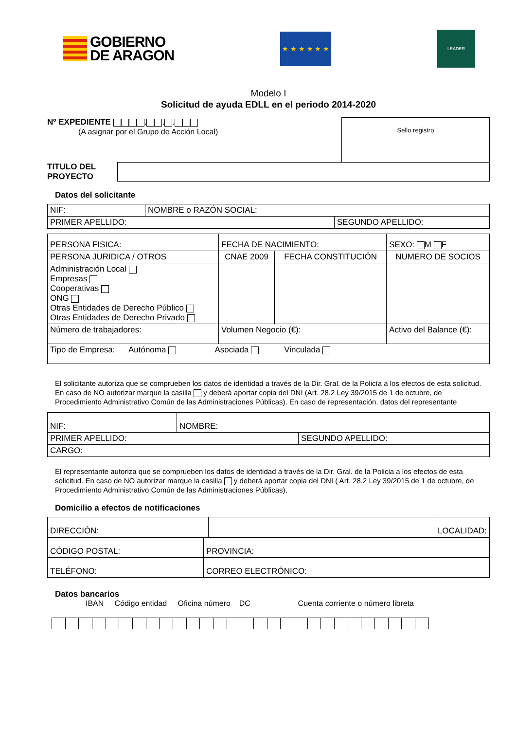GOBIERNO
DE ARAGON
★ ★ ★ ★ ★ ★
LEADER
Modelo I
Solicitud de ayuda EDLL en el periodo 2014-2020
Nº EXPEDIENTE . . .
(A asignar por el Grupo de Acción Local)
Sello registro
TITULO DEL
PROYECTO
Datos del solicitante
| NIF: | NOMBRE o RAZÓN SOCIAL: | |
| PRIMER APELLIDO: | | SEGUNDO APELLIDO: |
| PERSONA FISICA: | FECHA DE NACIMIENTO: | | | SEXO: M F |
| PERSONA JURIDICA / OTROS | | CNAE 2009 | FECHA CONSTITUCIÓN | NUMERO DE SOCIOS |
| Administración Local Empresas Cooperativas ONG Otras Entidades de Derecho Público Otras Entidades de Derecho Privado | | | | |
| Número de trabajadores: | Volumen Negocio (€): | | | Activo del Balance (€): |
| Tipo de Empresa: Autónoma Asociada Vinculada | | | | |
El solicitante autoriza que se comprueben los datos de identidad a través de la Dir. Gral. de la Policía a los efectos de esta solicitud. En caso de NO autorizar marque la casilla y deberá aportar copia del DNI (Art. 28.2 Ley 39/2015 de 1 de octubre, de Procedimiento Administrativo Común de las Administraciones Públicas). En caso de representación, datos del representante
| NIF: | NOMBRE: | |
| PRIMER APELLIDO: | | SEGUNDO APELLIDO: |
| CARGO: | | |
El representante autoriza que se comprueben los datos de identidad a través de la Dir. Gral. de la Policia a los efectos de esta solicitud. En caso de NO autorizar marque la casilla y deberá aportar copia del DNI ( Art. 28.2 Ley 39/2015 de 1 de octubre, de Procedimiento Administrativo Común de las Administraciones Públicas),
Domicilio a efectos de notificaciones
| DIRECCIÓN: | | LOCALIDAD: |
| CÓDIGO POSTAL: | PROVINCIA: |
| TELÉFONO: | CORREO ELECTRÓNICO: |
Datos bancarios
IBAN Código entidad Oficina número DC Cuenta corriente o número libreta